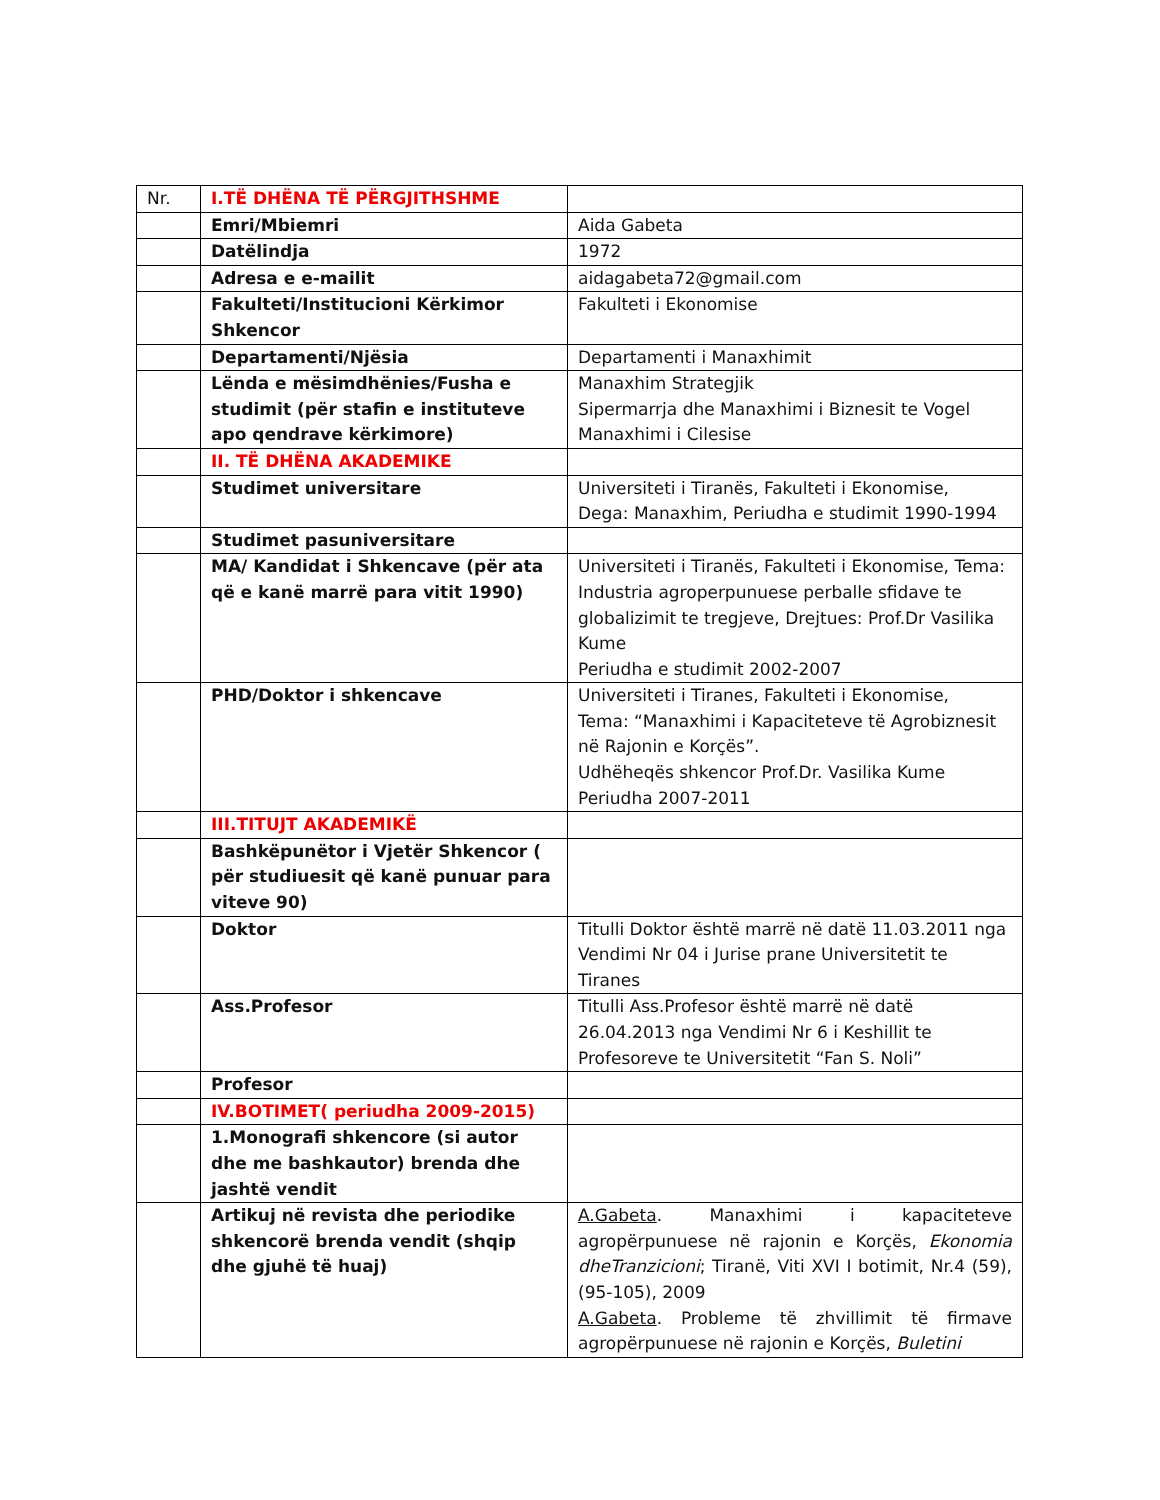| Nr. | I.TË DHËNA TË PËRGJITHSHME | |
| | Emri/Mbiemri | Aida Gabeta |
| | Datëlindja | 1972 |
| | Adresa e e-mailit | aidagabeta72@gmail.com |
| | Fakulteti/Institucioni Kërkimor Shkencor | Fakulteti i Ekonomise |
| | Departamenti/Njësia | Departamenti i Manaxhimit |
| | Lënda e mësimdhënies/Fusha e studimit (për stafin e instituteve apo qendrave kërkimore) | Manaxhim Strategjik Sipermarrja dhe Manaxhimi i Biznesit te Vogel Manaxhimi i Cilesise |
| | II. TË DHËNA AKADEMIKE | |
| | Studimet universitare | Universiteti i Tiranës, Fakulteti i Ekonomise, Dega: Manaxhim, Periudha e studimit 1990-1994 |
| | Studimet pasuniversitare | |
| | MA/ Kandidat i Shkencave (për ata që e kanë marrë para vitit 1990) | Universiteti i Tiranës, Fakulteti i Ekonomise, Tema: Industria agroperpunuese perballe sfidave te globalizimit te tregjeve, Drejtues: Prof.Dr Vasilika Kume Periudha e studimit 2002-2007 |
| | PHD/Doktor i shkencave | Universiteti i Tiranes, Fakulteti i Ekonomise, Tema: “Manaxhimi i Kapaciteteve të Agrobiznesit në Rajonin e Korçës”. Udhëheqës shkencor Prof.Dr. Vasilika Kume Periudha 2007-2011 |
| | III.TITUJT AKADEMIKË | |
| | Bashkëpunëtor i Vjetër Shkencor ( për studiuesit që kanë punuar para viteve 90) | |
| | Doktor | Titulli Doktor është marrë në datë 11.03.2011 nga Vendimi Nr 04 i Jurise prane Universitetit te Tiranes |
| | Ass.Profesor | Titulli Ass.Profesor është marrë në datë 26.04.2013 nga Vendimi Nr 6 i Keshillit te Profesoreve te Universitetit “Fan S. Noli” |
| | Profesor | |
| | IV.BOTIMET( periudha 2009-2015) | |
| | 1.Monografi shkencore (si autor dhe me bashkautor) brenda dhe jashtë vendit | |
| | Artikuj në revista dhe periodike shkencorë brenda vendit (shqip dhe gjuhë të huaj) | A.Gabeta . Manaxhimi i kapaciteteve agropërpunuese në rajonin e Korçës, Ekonomia dheTranzicioni ; Tiranë, Viti XVI I botimit, Nr.4 (59), (95-105), 2009 A.Gabeta . Probleme të zhvillimit të firmave agropërpunuese në rajonin e Korçës, Buletini |